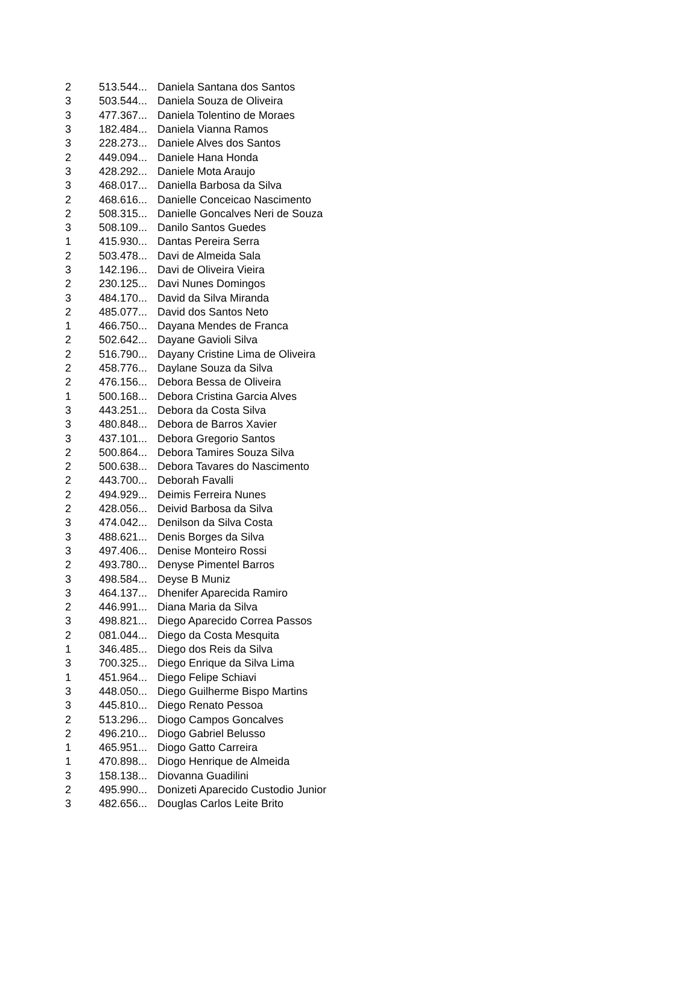| 2 | 513.544... | Daniela Santana dos Santos |
| 3 | 503.544... | Daniela Souza de Oliveira |
| 3 | 477.367... | Daniela Tolentino de Moraes |
| 3 | 182.484... | Daniela Vianna Ramos |
| 3 | 228.273... | Daniele Alves dos Santos |
| 2 | 449.094... | Daniele Hana Honda |
| 3 | 428.292... | Daniele Mota Araujo |
| 3 | 468.017... | Daniella Barbosa da Silva |
| 2 | 468.616... | Danielle Conceicao Nascimento |
| 2 | 508.315... | Danielle Goncalves Neri de Souza |
| 3 | 508.109... | Danilo Santos Guedes |
| 1 | 415.930... | Dantas Pereira Serra |
| 2 | 503.478... | Davi de Almeida Sala |
| 3 | 142.196... | Davi de Oliveira Vieira |
| 2 | 230.125... | Davi Nunes Domingos |
| 3 | 484.170... | David da Silva Miranda |
| 2 | 485.077... | David dos Santos Neto |
| 1 | 466.750... | Dayana Mendes de Franca |
| 2 | 502.642... | Dayane Gavioli Silva |
| 2 | 516.790... | Dayany Cristine Lima de Oliveira |
| 2 | 458.776... | Daylane Souza da Silva |
| 2 | 476.156... | Debora Bessa de Oliveira |
| 1 | 500.168... | Debora Cristina Garcia Alves |
| 3 | 443.251... | Debora da Costa Silva |
| 3 | 480.848... | Debora de Barros Xavier |
| 3 | 437.101... | Debora Gregorio Santos |
| 2 | 500.864... | Debora Tamires Souza Silva |
| 2 | 500.638... | Debora Tavares do Nascimento |
| 2 | 443.700... | Deborah Favalli |
| 2 | 494.929... | Deimis Ferreira Nunes |
| 2 | 428.056... | Deivid Barbosa da Silva |
| 3 | 474.042... | Denilson da Silva Costa |
| 3 | 488.621... | Denis Borges da Silva |
| 3 | 497.406... | Denise Monteiro Rossi |
| 2 | 493.780... | Denyse Pimentel Barros |
| 3 | 498.584... | Deyse B Muniz |
| 3 | 464.137... | Dhenifer Aparecida Ramiro |
| 2 | 446.991... | Diana Maria da Silva |
| 3 | 498.821... | Diego Aparecido Correa Passos |
| 2 | 081.044... | Diego da Costa Mesquita |
| 1 | 346.485... | Diego dos Reis da Silva |
| 3 | 700.325... | Diego Enrique da Silva Lima |
| 1 | 451.964... | Diego Felipe Schiavi |
| 3 | 448.050... | Diego Guilherme Bispo Martins |
| 3 | 445.810... | Diego Renato Pessoa |
| 2 | 513.296... | Diogo Campos Goncalves |
| 2 | 496.210... | Diogo Gabriel Belusso |
| 1 | 465.951... | Diogo Gatto Carreira |
| 1 | 470.898... | Diogo Henrique de Almeida |
| 3 | 158.138... | Diovanna Guadilini |
| 2 | 495.990... | Donizeti Aparecido Custodio Junior |
| 3 | 482.656... | Douglas Carlos Leite Brito |